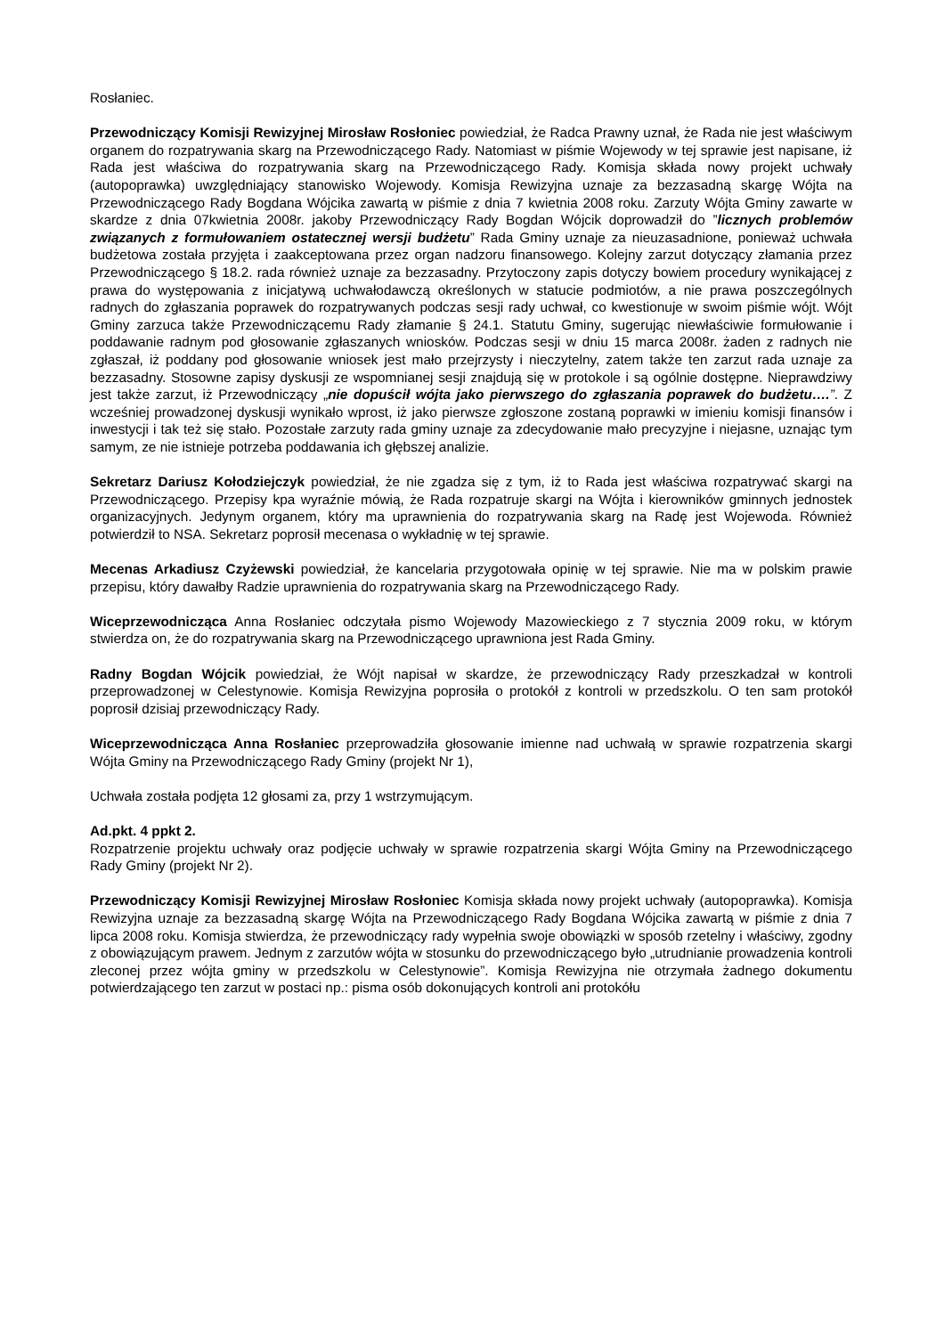Rosłaniec.
Przewodniczący Komisji Rewizyjnej Mirosław Rosłoniec powiedział, że Radca Prawny uznał, że Rada nie jest właściwym organem do rozpatrywania skarg na Przewodniczącego Rady. Natomiast w piśmie Wojewody w tej sprawie jest napisane, iż Rada jest właściwa do rozpatrywania skarg na Przewodniczącego Rady. Komisja składa nowy projekt uchwały (autopoprawka) uwzględniający stanowisko Wojewody. Komisja Rewizyjna uznaje za bezzasadną skargę Wójta na Przewodniczącego Rady Bogdana Wójcika zawartą w piśmie z dnia 7 kwietnia 2008 roku. Zarzuty Wójta Gminy zawarte w skardze z dnia 07kwietnia 2008r. jakoby Przewodniczący Rady Bogdan Wójcik doprowadził do ”licznych problemów związanych z formułowaniem ostatecznej wersji budżetu” Rada Gminy uznaje za nieuzasadnione, ponieważ uchwała budżetowa została przyjęta i zaakceptowana przez organ nadzoru finansowego. Kolejny zarzut dotyczący złamania przez Przewodniczącego § 18.2. rada również uznaje za bezzasadny. Przytoczony zapis dotyczy bowiem procedury wynikającej z prawa do występowania z inicjatywą uchwałodawczą określonych w statucie podmiotów, a nie prawa poszczególnych radnych do zgłaszania poprawek do rozpatrywanych podczas sesji rady uchwał, co kwestionuje w swoim piśmie wójt. Wójt Gminy zarzuca także Przewodniczącemu Rady złamanie § 24.1. Statutu Gminy, sugerując niewłaściwie formułowanie i poddawanie radnym pod głosowanie zgłaszanych wniosków. Podczas sesji w dniu 15 marca 2008r. żaden z radnych nie zgłaszał, iż poddany pod głosowanie wniosek jest mało przejrzysty i nieczytelny, zatem także ten zarzut rada uznaje za bezzasadny. Stosowne zapisy dyskusji ze wspomnianej sesji znajdują się w protokole i są ogólnie dostępne. Nieprawdziwy jest także zarzut, iż Przewodniczący „nie dopuścił wójta jako pierwszego do zgłaszania poprawek do budżetu….”. Z wcześniej prowadzonej dyskusji wynikało wprost, iż jako pierwsze zgłoszone zostaną poprawki w imieniu komisji finansów i inwestycji i tak też się stało. Pozostałe zarzuty rada gminy uznaje za zdecydowanie mało precyzyjne i niejasne, uznając tym samym, ze nie istnieje potrzeba poddawania ich głębszej analizie.
Sekretarz Dariusz Kołodziejczyk powiedział, że nie zgadza się z tym, iż to Rada jest właściwa rozpatrywać skargi na Przewodniczącego. Przepisy kpa wyraźnie mówią, że Rada rozpatruje skargi na Wójta i kierowników gminnych jednostek organizacyjnych. Jedynym organem, który ma uprawnienia do rozpatrywania skarg na Radę jest Wojewoda. Również potwierdził to NSA. Sekretarz poprosił mecenasa o wykładnię w tej sprawie.
Mecenas Arkadiusz Czyżewski powiedział, że kancelaria przygotowała opinię w tej sprawie. Nie ma w polskim prawie przepisu, który dawałby Radzie uprawnienia do rozpatrywania skarg na Przewodniczącego Rady.
Wiceprzewodnicząca Anna Rosłaniec odczytała pismo Wojewody Mazowieckiego z 7 stycznia 2009 roku, w którym stwierdza on, że do rozpatrywania skarg na Przewodniczącego uprawniona jest Rada Gminy.
Radny Bogdan Wójcik powiedział, że Wójt napisał w skardze, że przewodniczący Rady przeszkadzał w kontroli przeprowadzonej w Celestynowie. Komisja Rewizyjna poprosiła o protokół z kontroli w przedszkolu. O ten sam protokół poprosił dzisiaj przewodniczący Rady.
Wiceprzewodnicząca Anna Rosłaniec przeprowadziła głosowanie imienne nad uchwałą w sprawie rozpatrzenia skargi Wójta Gminy na Przewodniczącego Rady Gminy (projekt Nr 1),
Uchwała została podjęta 12 głosami za, przy 1 wstrzymującym.
Ad.pkt. 4 ppkt 2.
Rozpatrzenie projektu uchwały oraz podjęcie uchwały w sprawie rozpatrzenia skargi Wójta Gminy na Przewodniczącego Rady Gminy (projekt Nr 2).
Przewodniczący Komisji Rewizyjnej Mirosław Rosłoniec Komisja składa nowy projekt uchwały (autopoprawka). Komisja Rewizyjna uznaje za bezzasadną skargę Wójta na Przewodniczącego Rady Bogdana Wójcika zawartą w piśmie z dnia 7 lipca 2008 roku. Komisja stwierdza, że przewodniczący rady wypełnia swoje obowiązki w sposób rzetelny i właściwy, zgodny z obowiązującym prawem. Jednym z zarzutów wójta w stosunku do przewodniczącego było „utrudnianie prowadzenia kontroli zleconej przez wójta gminy w przedszkolu w Celestynowie”. Komisja Rewizyjna nie otrzymała żadnego dokumentu potwierdzającego ten zarzut w postaci np.: pisma osób dokonujących kontroli ani protokółu